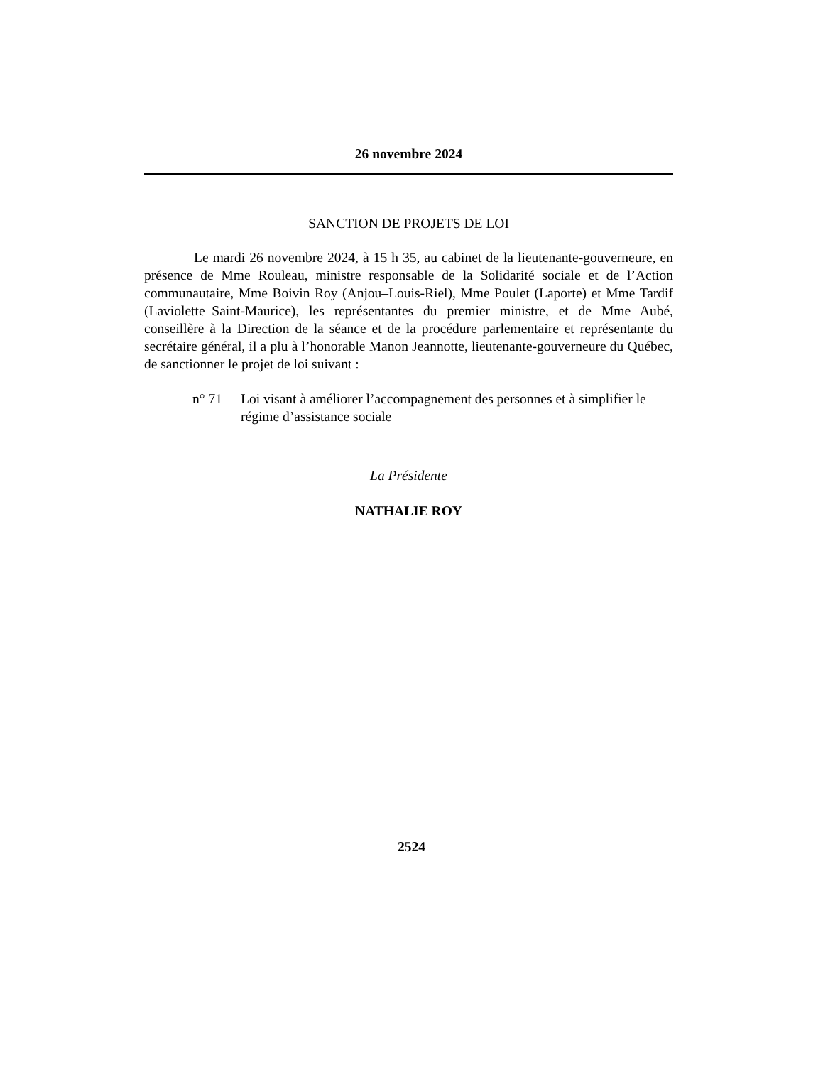26 novembre 2024
SANCTION DE PROJETS DE LOI
Le mardi 26 novembre 2024, à 15 h 35, au cabinet de la lieutenante-gouverneure, en présence de Mme Rouleau, ministre responsable de la Solidarité sociale et de l’Action communautaire, Mme Boivin Roy (Anjou–Louis-Riel), Mme Poulet (Laporte) et Mme Tardif (Laviolette–Saint-Maurice), les représentantes du premier ministre, et de Mme Aubé, conseillère à la Direction de la séance et de la procédure parlementaire et représentante du secrétaire général, il a plu à l’honorable Manon Jeannotte, lieutenante-gouverneure du Québec, de sanctionner le projet de loi suivant :
n° 71 Loi visant à améliorer l’accompagnement des personnes et à simplifier le régime d’assistance sociale
La Présidente
NATHALIE ROY
2524